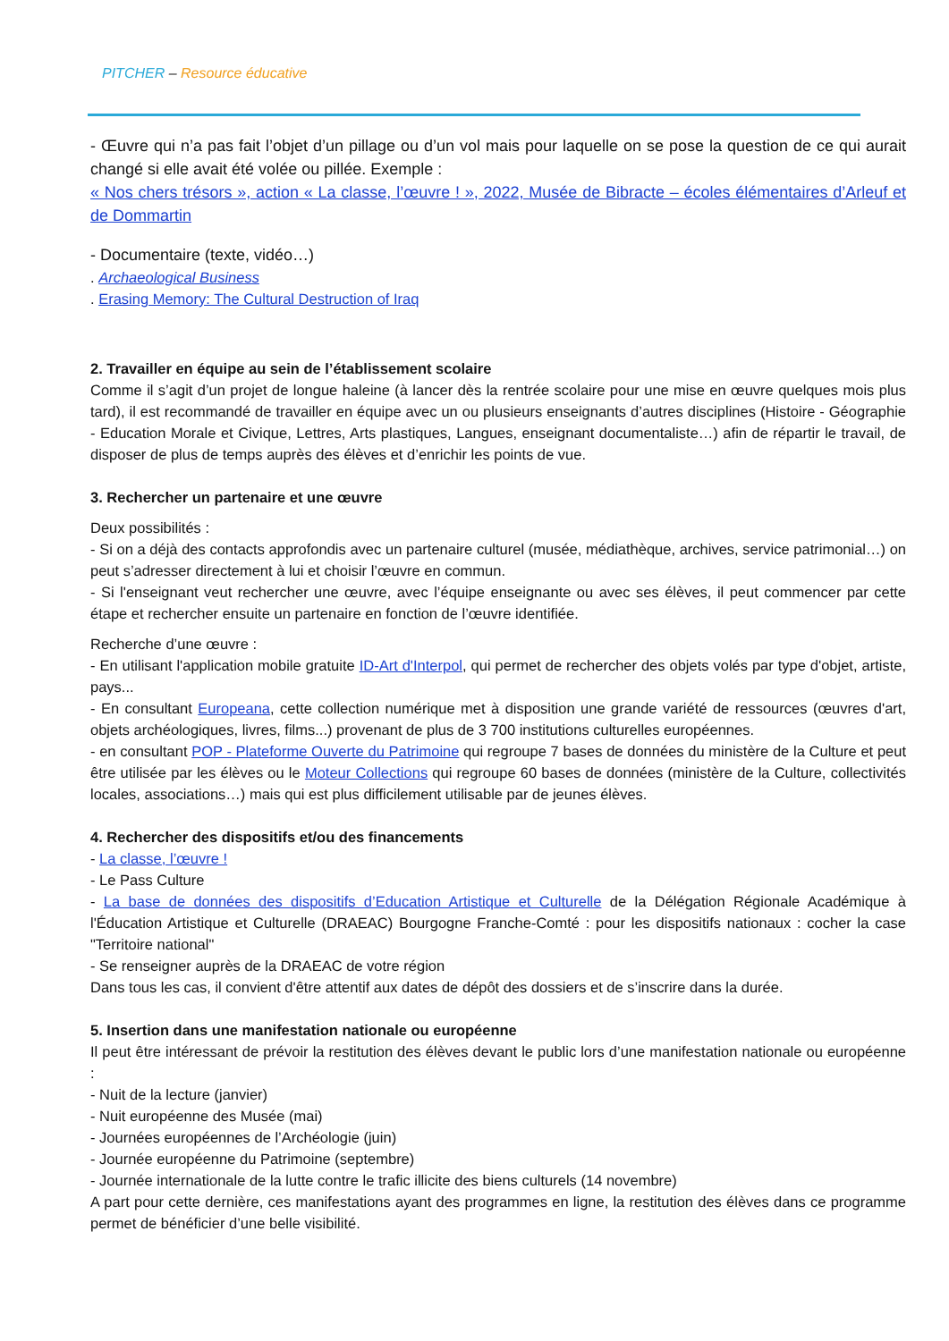PITCHER – Resource éducative
- Œuvre qui n’a pas fait l’objet d’un pillage ou d’un vol mais pour laquelle on se pose la question de ce qui aurait changé si elle avait été volée ou pillée. Exemple :
« Nos chers trésors », action « La classe, l’œuvre ! », 2022, Musée de Bibracte – écoles élémentaires d’Arleuf et de Dommartin
- Documentaire (texte, vidéo…)
. Archaeological Business
. Erasing Memory: The Cultural Destruction of Iraq
2. Travailler en équipe au sein de l’établissement scolaire
Comme il s’agit d’un projet de longue haleine (à lancer dès la rentrée scolaire pour une mise en œuvre quelques mois plus tard), il est recommandé de travailler en équipe avec un ou plusieurs enseignants d’autres disciplines (Histoire - Géographie - Education Morale et Civique, Lettres, Arts plastiques, Langues, enseignant documentaliste…) afin de répartir le travail, de disposer de plus de temps auprès des élèves et d’enrichir les points de vue.
3. Rechercher un partenaire et une œuvre
Deux possibilités :
- Si on a déjà des contacts approfondis avec un partenaire culturel (musée, médiathèque, archives, service patrimonial…) on peut s’adresser directement à lui et choisir l’œuvre en commun.
- Si l'enseignant veut rechercher une œuvre, avec l’équipe enseignante ou avec ses élèves, il peut commencer par cette étape et rechercher ensuite un partenaire en fonction de l’œuvre identifiée.
Recherche d’une œuvre :
- En utilisant l'application mobile gratuite ID-Art d'Interpol, qui permet de rechercher des objets volés par type d'objet, artiste, pays...
- En consultant Europeana, cette collection numérique met à disposition une grande variété de ressources (œuvres d'art, objets archéologiques, livres, films...) provenant de plus de 3 700 institutions culturelles européennes.
- en consultant POP - Plateforme Ouverte du Patrimoine qui regroupe 7 bases de données du ministère de la Culture et peut être utilisée par les élèves ou le Moteur Collections qui regroupe 60 bases de données (ministère de la Culture, collectivités locales, associations…) mais qui est plus difficilement utilisable par de jeunes élèves.
4. Rechercher des dispositifs et/ou des financements
- La classe, l’œuvre !
- Le Pass Culture
- La base de données des dispositifs d’Education Artistique et Culturelle de la Délégation Régionale Académique à l'Éducation Artistique et Culturelle (DRAEAC) Bourgogne Franche-Comté : pour les dispositifs nationaux : cocher la case "Territoire national"
- Se renseigner auprès de la DRAEAC de votre région
Dans tous les cas, il convient d'être attentif aux dates de dépôt des dossiers et de s’inscrire dans la durée.
5. Insertion dans une manifestation nationale ou européenne
Il peut être intéressant de prévoir la restitution des élèves devant le public lors d’une manifestation nationale ou européenne :
- Nuit de la lecture (janvier)
- Nuit européenne des Musée (mai)
- Journées européennes de l’Archéologie (juin)
- Journée européenne du Patrimoine (septembre)
- Journée internationale de la lutte contre le trafic illicite des biens culturels (14 novembre)
A part pour cette dernière, ces manifestations ayant des programmes en ligne, la restitution des élèves dans ce programme permet de bénéficier d’une belle visibilité.